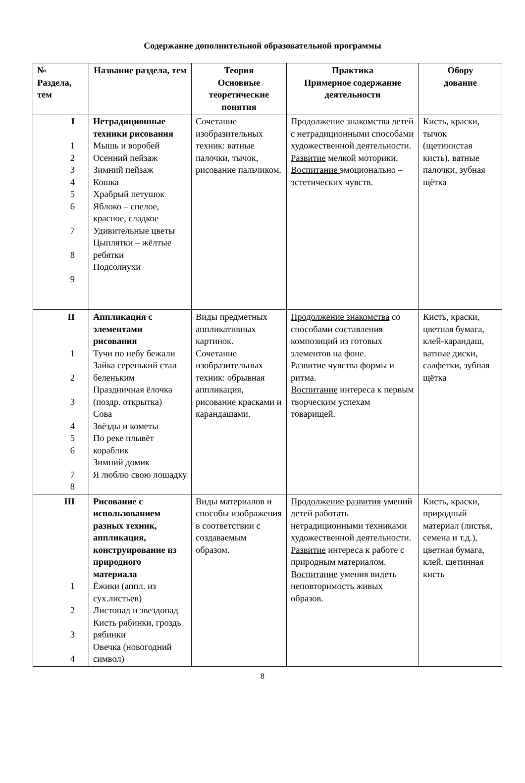Содержание дополнительной образовательной программы
| № Раздела, тем | Название раздела, тем | Теория Основные теоретические понятия | Практика Примерное содержание деятельности | Обору дование |
| --- | --- | --- | --- | --- |
| I 1 2 3 4 5 6 7 8 9 | Нетрадиционные техники рисования Мышь и воробей Осенний пейзаж Зимний пейзаж Кошка Храбрый петушок Яблоко – спелое, красное, сладкое Удивительные цветы Цыплятки – жёлтые ребятки Подсолнухи | Сочетание изобразительных техник: ватные палочки, тычок, рисование пальчиком. | Продолжение знакомства детей с нетрадиционными способами художественной деятельности. Развитие мелкой моторики. Воспитание эмоционально – эстетических чувств. | Кисть, краски, тычок (щетинистая кисть), ватные палочки, зубная щётка |
| II 1 2 3 4 5 6 7 8 | Аппликация с элементами рисования Тучи по небу бежали Зайка серенький стал беленьким Праздничная ёлочка (поздр. открытка) Сова Звёзды и кометы По реке плывёт кораблик Зимний домик Я люблю свою лошадку | Виды предметных аппликативных картинок. Сочетание изобразительных техник: обрывная аппликация, рисование красками и карандашами. | Продолжение знакомства со способами составления композиций из готовых элементов на фоне. Развитие чувства формы и ритма. Воспитание интереса к первым творческим успехам товарищей. | Кисть, краски, цветная бумага, клей-карандаш, ватные диски, салфетки, зубная щётка |
| III 1 2 3 4 | Рисование с использованием разных техник, аппликация, конструирование из природного материала Ёжики (аппл. из сух.листьев) Листопад и звездопад Кисть рябинки, гроздь рябинки Овечка (новогодний символ) | Виды материалов и способы изображения в соответствии с создаваемым образом. | Продолжение развития умений детей работать нетрадиционными техниками художественной деятельности. Развитие интереса к работе с природным материалом. Воспитание умения видеть неповторимость живых образов. | Кисть, краски, природный материал (листья, семена и т.д.), цветная бумага, клей, щетинная кисть |
8